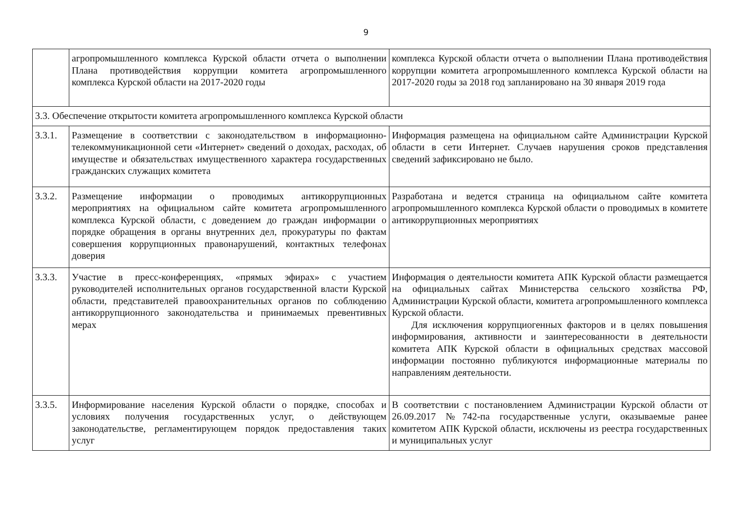9
| | агропромышленного комплекса Курской области отчета о выполнении Плана противодействия коррупции комитета агропромышленного комплекса Курской области на 2017-2020 годы | комплекса Курской области отчета о выполнении Плана противодействия коррупции комитета агропромышленного комплекса Курской области на 2017-2020 годы за 2018 год запланировано на 30 января 2019 года |
| 3.3. Обеспечение открытости комитета агропромышленного комплекса Курской области | | |
| 3.3.1. | Размещение в соответствии с законодательством в информационно-телекоммуникационной сети «Интернет» сведений о доходах, расходах, об имуществе и обязательствах имущественного характера государственных гражданских служащих комитета | Информация размещена на официальном сайте Администрации Курской области в сети Интернет. Случаев нарушения сроков представления сведений зафиксировано не было. |
| 3.3.2. | Размещение информации о проводимых антикоррупционных мероприятиях на официальном сайте комитета агропромышленного комплекса Курской области, с доведением до граждан информации о порядке обращения в органы внутренних дел, прокуратуры по фактам совершения коррупционных правонарушений, контактных телефонах доверия | Разработана и ведется страница на официальном сайте комитета агропромышленного комплекса Курской области о проводимых в комитете антикоррупционных мероприятиях |
| 3.3.3. | Участие в пресс-конференциях, «прямых эфирах» с участием руководителей исполнительных органов государственной власти Курской области, представителей правоохранительных органов по соблюдению антикоррупционного законодательства и принимаемых превентивных мерах | Информация о деятельности комитета АПК Курской области размещается на официальных сайтах Министерства сельского хозяйства РФ, Администрации Курской области, комитета агропромышленного комплекса Курской области. Для исключения коррупциогенных факторов и в целях повышения информирования, активности и заинтересованности в деятельности комитета АПК Курской области в официальных средствах массовой информации постоянно публикуются информационные материалы по направлениям деятельности. |
| 3.3.5. | Информирование населения Курской области о порядке, способах и условиях получения государственных услуг, о действующем законодательстве, регламентирующем порядок предоставления таких услуг | В соответствии с постановлением Администрации Курской области от 26.09.2017 №742-па государственные услуги, оказываемые ранее комитетом АПК Курской области, исключены из реестра государственных и муниципальных услуг |